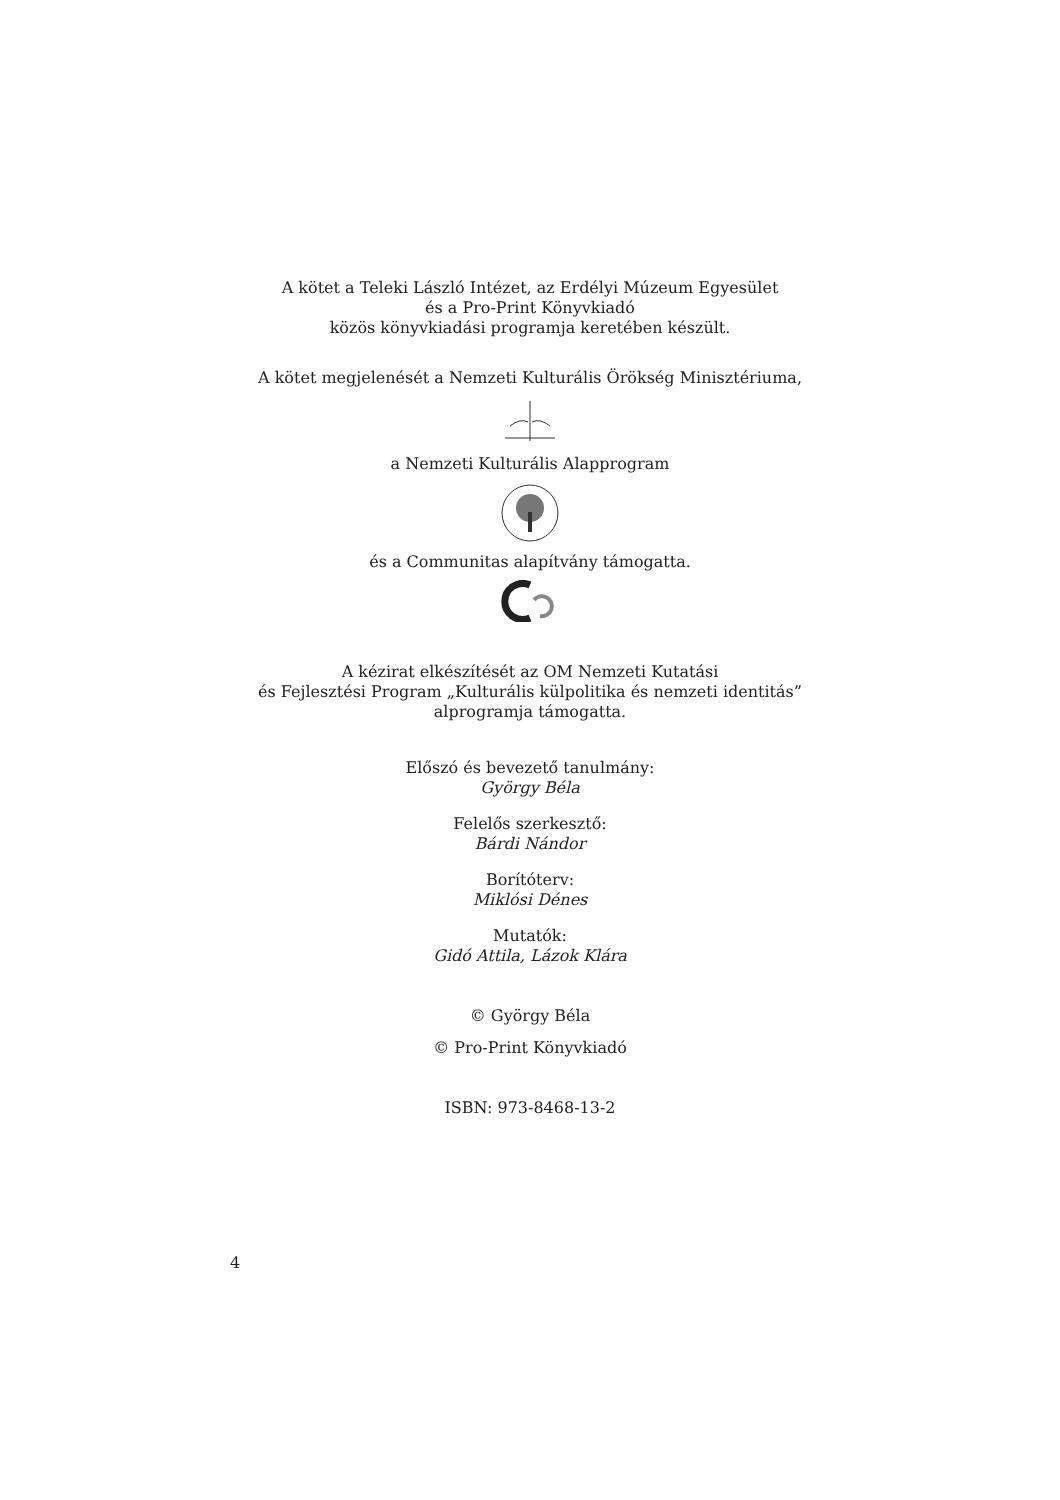A kötet a Teleki László Intézet, az Erdélyi Múzeum Egyesület
és a Pro-Print Könyvkiadó
közös könyvkiadási programja keretében készült.
A kötet megjelenését a Nemzeti Kulturális Örökség Minisztériuma,
a Nemzeti Kulturális Alapprogram
és a Communitas alapítvány támogatta.
A kézirat elkészítését az OM Nemzeti Kutatási
és Fejlesztési Program „Kulturális külpolitika és nemzeti identitás”
alprogramja támogatta.
Előszó és bevezető tanulmány:
György Béla
Felelős szerkesztő:
Bárdi Nándor
Borítóterv:
Miklósi Dénes
Mutatók:
Gidó Attila, Lázok Klára
© György Béla
© Pro-Print Könyvkiadó
ISBN: 973-8468-13-2
4